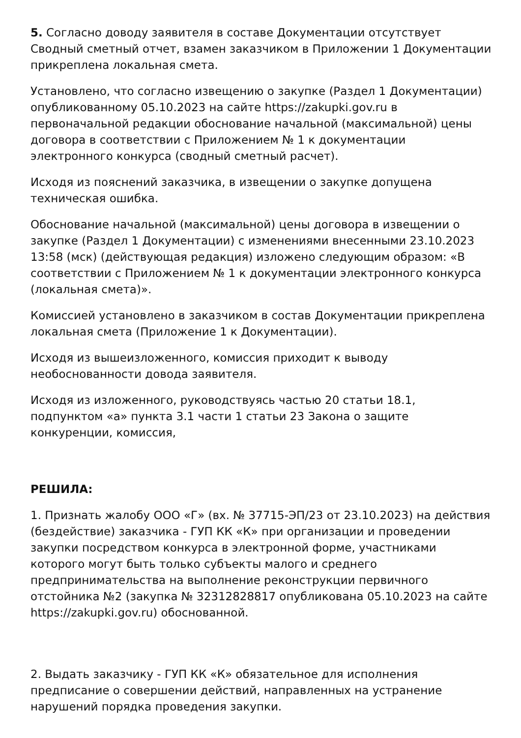5. Согласно доводу заявителя в составе Документации отсутствует Сводный сметный отчет, взамен заказчиком в Приложении 1 Документации прикреплена локальная смета.
Установлено, что согласно извещению о закупке (Раздел 1 Документации) опубликованному 05.10.2023 на сайте https://zakupki.gov.ru в первоначальной редакции обоснование начальной (максимальной) цены договора в соответствии с Приложением № 1 к документации электронного конкурса (сводный сметный расчет).
Исходя из пояснений заказчика, в извещении о закупке допущена техническая ошибка.
Обоснование начальной (максимальной) цены договора в извещении о закупке (Раздел 1 Документации) с изменениями внесенными 23.10.2023 13:58 (мск) (действующая редакция) изложено следующим образом: «В соответствии с Приложением № 1 к документации электронного конкурса (локальная смета)».
Комиссией установлено в заказчиком в состав Документации прикреплена локальная смета (Приложение 1 к Документации).
Исходя из вышеизложенного, комиссия приходит к выводу необоснованности довода заявителя.
Исходя из изложенного, руководствуясь частью 20 статьи 18.1, подпунктом «а» пункта 3.1 части 1 статьи 23 Закона о защите конкуренции, комиссия,
РЕШИЛА:
1. Признать жалобу ООО «Г» (вх. № 37715-ЭП/23 от 23.10.2023) на действия (бездействие) заказчика - ГУП КК «К» при организации и проведении закупки посредством конкурса в электронной форме, участниками которого могут быть только субъекты малого и среднего предпринимательства на выполнение реконструкции первичного отстойника №2 (закупка № 32312828817 опубликована 05.10.2023 на сайте https://zakupki.gov.ru) обоснованной.
2. Выдать заказчику - ГУП КК «К» обязательное для исполнения предписание о совершении действий, направленных на устранение нарушений порядка проведения закупки.